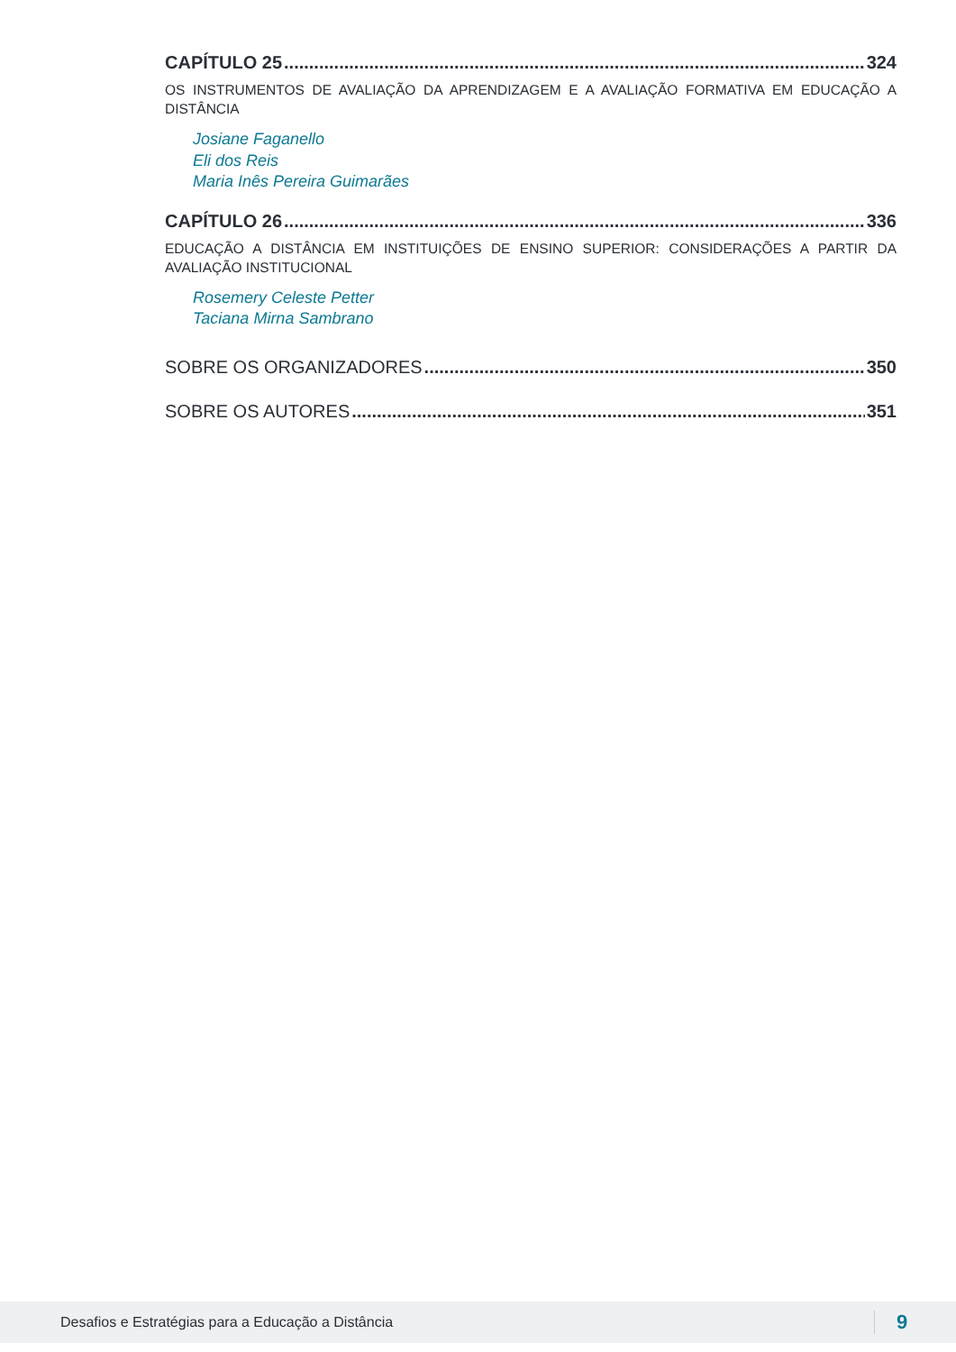CAPÍTULO 25 324
OS INSTRUMENTOS DE AVALIAÇÃO DA APRENDIZAGEM E A AVALIAÇÃO FORMATIVA EM EDUCAÇÃO A DISTÂNCIA
Josiane Faganello
Eli dos Reis
Maria Inês Pereira Guimarães
CAPÍTULO 26 336
EDUCAÇÃO A DISTÂNCIA EM INSTITUIÇÕES DE ENSINO SUPERIOR: CONSIDERAÇÕES A PARTIR DA AVALIAÇÃO INSTITUCIONAL
Rosemery Celeste Petter
Taciana Mirna Sambrano
SOBRE OS ORGANIZADORES 350
SOBRE OS AUTORES 351
Desafios e Estratégias para a Educação a Distância 9